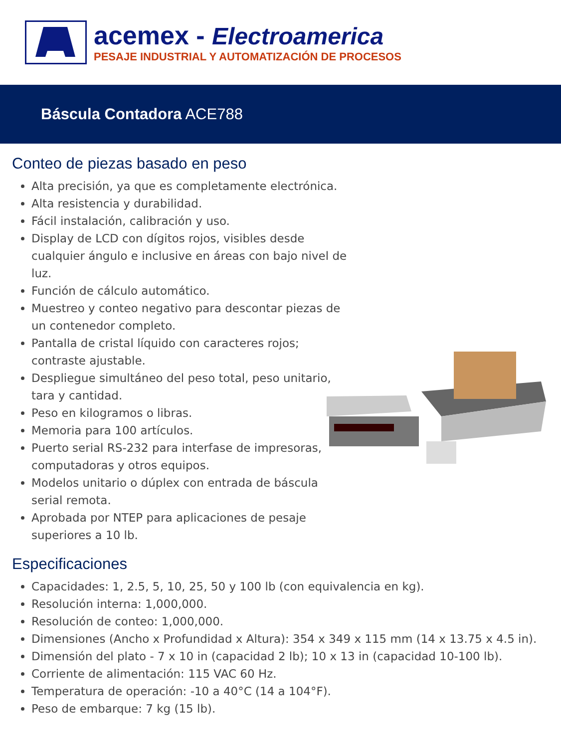acemex - Electroamerica
PESAJE INDUSTRIAL Y AUTOMATIZACIÓN DE PROCESOS
Báscula Contadora ACE788
Conteo de piezas basado en peso
Alta precisión, ya que es completamente electrónica.
Alta resistencia y durabilidad.
Fácil instalación, calibración y uso.
Display de LCD con dígitos rojos, visibles desde cualquier ángulo e inclusive en áreas con bajo nivel de luz.
Función de cálculo automático.
Muestreo y conteo negativo para descontar piezas de un contenedor completo.
Pantalla de cristal líquido con caracteres rojos; contraste ajustable.
Despliegue simultáneo del peso total, peso unitario, tara y cantidad.
Peso en kilogramos o libras.
Memoria para 100 artículos.
Puerto serial RS-232 para interfase de impresoras, computadoras y otros equipos.
Modelos unitario o dúplex con entrada de báscula serial remota.
Aprobada por NTEP para aplicaciones de pesaje superiores a 10 lb.
Especificaciones
Capacidades: 1, 2.5, 5, 10, 25, 50 y 100 lb (con equivalencia en kg).
Resolución interna: 1,000,000.
Resolución de conteo: 1,000,000.
Dimensiones (Ancho x Profundidad x Altura): 354 x 349 x 115 mm (14 x 13.75 x 4.5 in).
Dimensión del plato - 7 x 10 in (capacidad 2 lb); 10 x 13 in (capacidad 10-100 lb).
Corriente de alimentación: 115 VAC 60 Hz.
Temperatura de operación: -10 a 40°C (14 a 104°F).
Peso de embarque: 7 kg (15 lb).